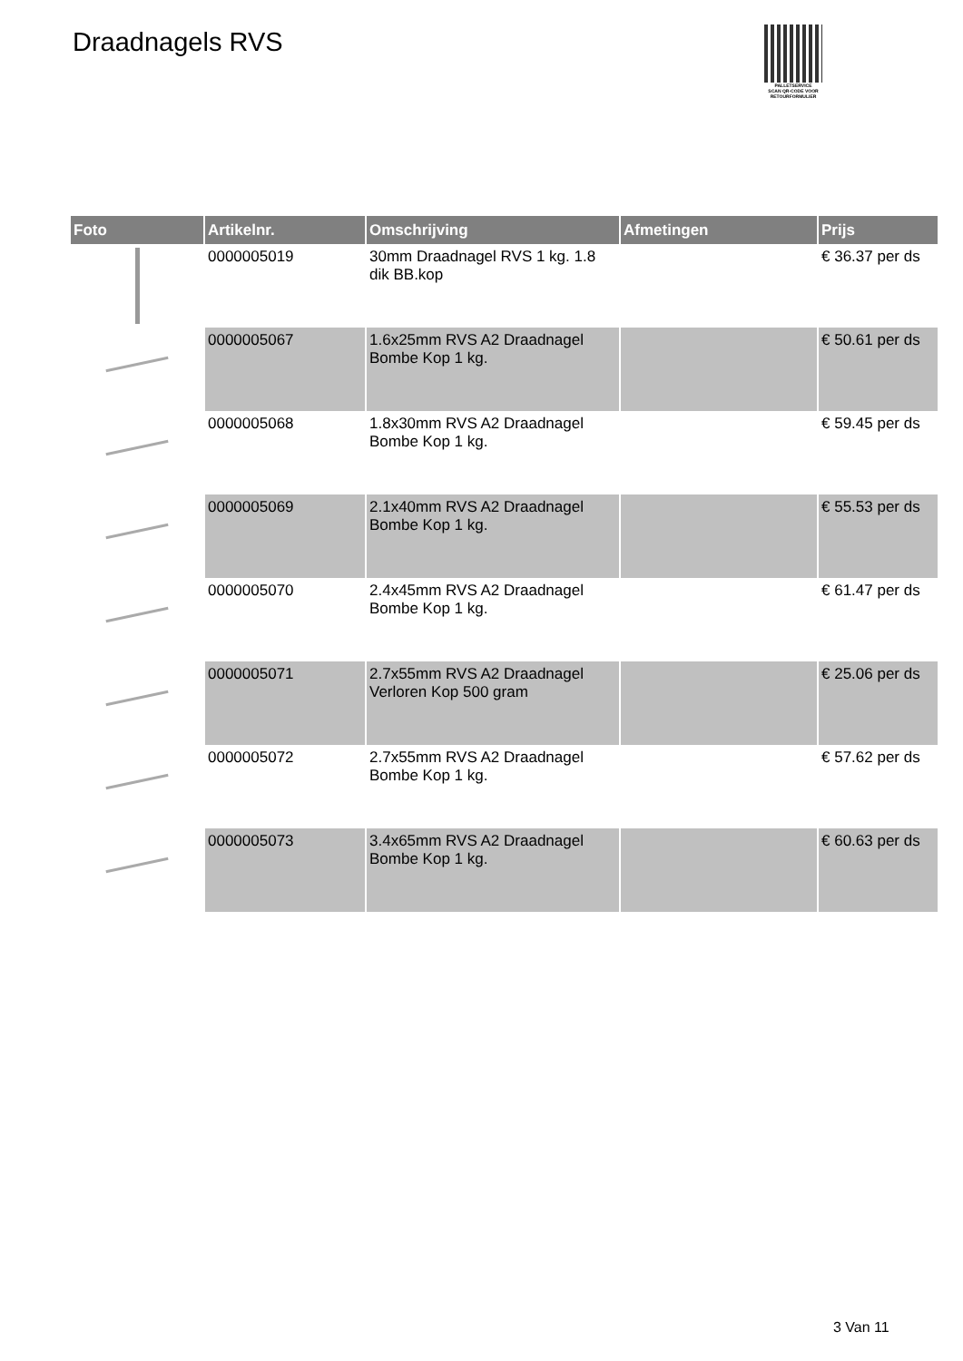Draadnagels RVS
PALLETSERVICE
SCAN QR-CODE VOOR RETOURFORMULIER
| Foto | Artikelnr. | Omschrijving | Afmetingen | Prijs |
| --- | --- | --- | --- | --- |
| | 0000005019 | 30mm Draadnagel RVS 1 kg. 1.8 dik BB.kop | | € 36.37 per ds |
| | 0000005067 | 1.6x25mm RVS A2 Draadnagel Bombe Kop 1 kg. | | € 50.61 per ds |
| | 0000005068 | 1.8x30mm RVS A2 Draadnagel Bombe Kop 1 kg. | | € 59.45 per ds |
| | 0000005069 | 2.1x40mm RVS A2 Draadnagel Bombe Kop 1 kg. | | € 55.53 per ds |
| | 0000005070 | 2.4x45mm RVS A2 Draadnagel Bombe Kop 1 kg. | | € 61.47 per ds |
| | 0000005071 | 2.7x55mm RVS A2 Draadnagel Verloren Kop 500 gram | | € 25.06 per ds |
| | 0000005072 | 2.7x55mm RVS A2 Draadnagel Bombe Kop 1 kg. | | € 57.62 per ds |
| | 0000005073 | 3.4x65mm RVS A2 Draadnagel Bombe Kop 1 kg. | | € 60.63 per ds |
3 Van 11